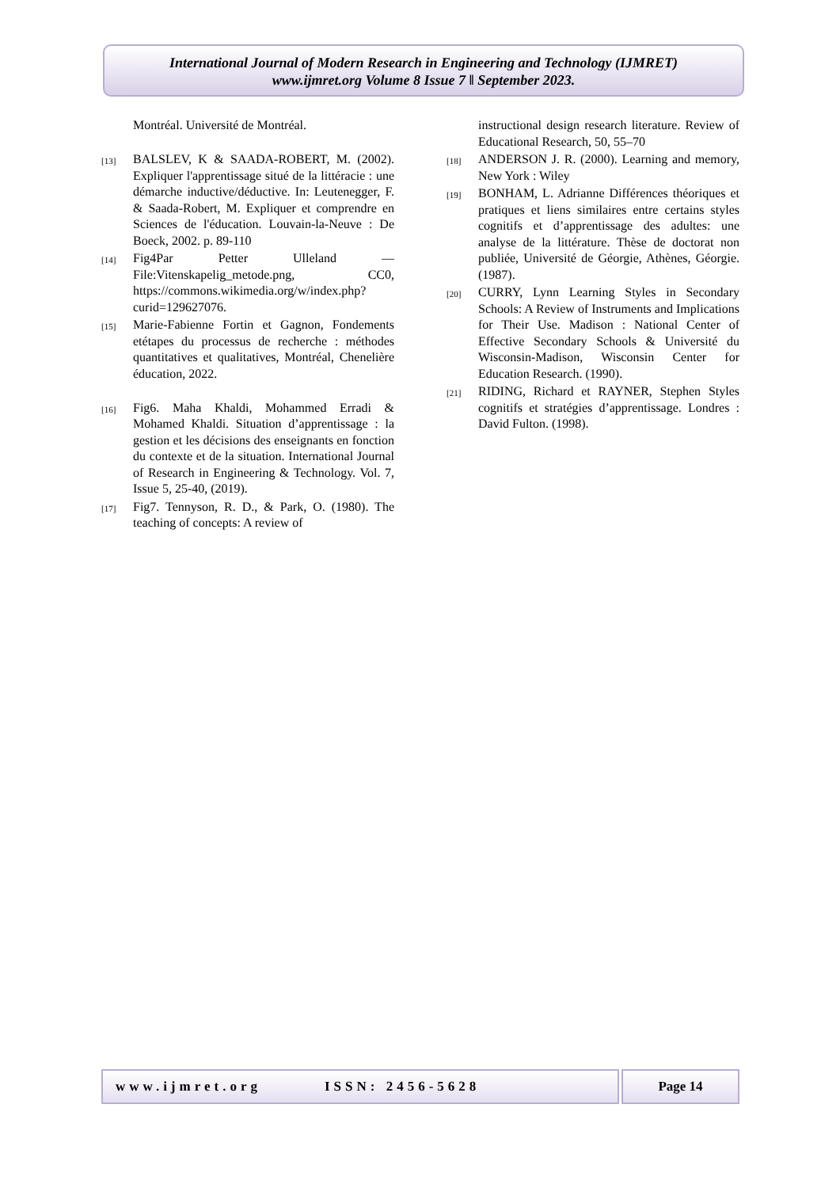International Journal of Modern Research in Engineering and Technology (IJMRET)
www.ijmret.org Volume 8 Issue 7 ǁ September 2023.
Montréal. Université de Montréal.
[13] BALSLEV, K & SAADA-ROBERT, M. (2002). Expliquer l'apprentissage situé de la littéracie : une démarche inductive/déductive. In: Leutenegger, F. & Saada-Robert, M. Expliquer et comprendre en Sciences de l'éducation. Louvain-la-Neuve : De Boeck, 2002. p. 89-110
[14] Fig4Par Petter Ulleland — File:Vitenskapelig_metode.png, CC0, https://commons.wikimedia.org/w/index.php?curid=129627076.
[15] Marie-Fabienne Fortin et Gagnon, Fondements etétapes du processus de recherche : méthodes quantitatives et qualitatives, Montréal, Chenelière éducation, 2022.
[16] Fig6. Maha Khaldi, Mohammed Erradi & Mohamed Khaldi. Situation d’apprentissage : la gestion et les décisions des enseignants en fonction du contexte et de la situation. International Journal of Research in Engineering & Technology. Vol. 7, Issue 5, 25-40, (2019).
[17] Fig7. Tennyson, R. D., & Park, O. (1980). The teaching of concepts: A review of
instructional design research literature. Review of Educational Research, 50, 55–70
[18] ANDERSON J. R. (2000). Learning and memory, New York : Wiley
[19] BONHAM, L. Adrianne Différences théoriques et pratiques et liens similaires entre certains styles cognitifs et d’apprentissage des adultes: une analyse de la littérature. Thèse de doctorat non publiée, Université de Géorgie, Athènes, Géorgie. (1987).
[20] CURRY, Lynn Learning Styles in Secondary Schools: A Review of Instruments and Implications for Their Use. Madison : National Center of Effective Secondary Schools & Université du Wisconsin-Madison, Wisconsin Center for Education Research. (1990).
[21] RIDING, Richard et RAYNER, Stephen Styles cognitifs et stratégies d’apprentissage. Londres : David Fulton. (1998).
www.ijmret.org ISSN: 2456-5628 Page 14